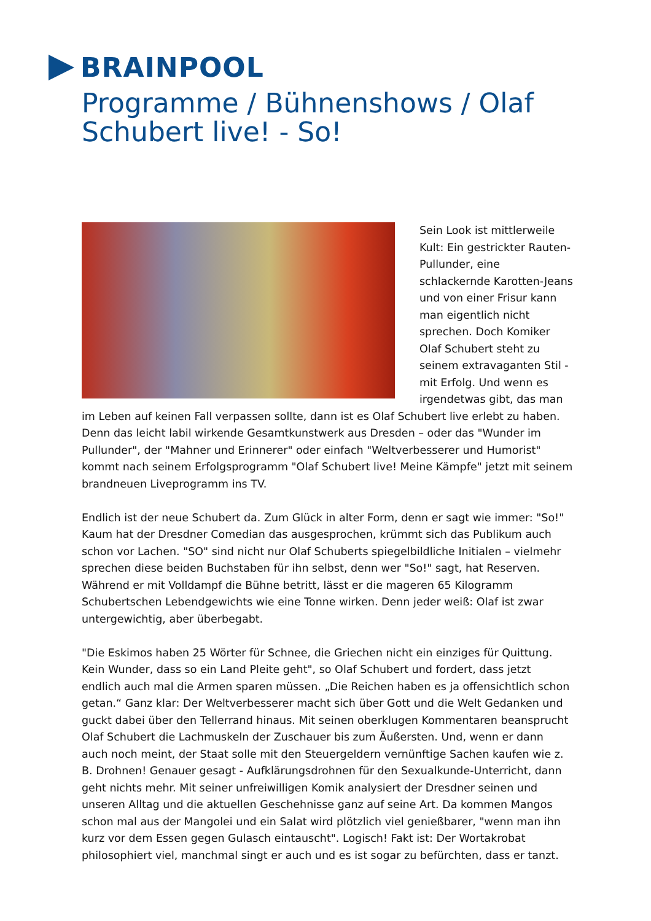BRAINPOOL
Programme / Bühnenshows / Olaf Schubert live! - So!
Sein Look ist mittlerweile Kult: Ein gestrickter Rauten-Pullunder, eine schlackernde Karotten-Jeans und von einer Frisur kann man eigentlich nicht sprechen. Doch Komiker Olaf Schubert steht zu seinem extravaganten Stil - mit Erfolg. Und wenn es irgendetwas gibt, das man im Leben auf keinen Fall verpassen sollte, dann ist es Olaf Schubert live erlebt zu haben. Denn das leicht labil wirkende Gesamtkunstwerk aus Dresden – oder das "Wunder im Pullunder", der "Mahner und Erinnerer" oder einfach "Weltverbesserer und Humorist" kommt nach seinem Erfolgsprogramm "Olaf Schubert live! Meine Kämpfe" jetzt mit seinem brandneuen Liveprogramm ins TV.
Endlich ist der neue Schubert da. Zum Glück in alter Form, denn er sagt wie immer: "So!" Kaum hat der Dresdner Comedian das ausgesprochen, krümmt sich das Publikum auch schon vor Lachen. "SO" sind nicht nur Olaf Schuberts spiegelbildliche Initialen – vielmehr sprechen diese beiden Buchstaben für ihn selbst, denn wer "So!" sagt, hat Reserven. Während er mit Volldampf die Bühne betritt, lässt er die mageren 65 Kilogramm Schubertschen Lebendgewichts wie eine Tonne wirken. Denn jeder weiß: Olaf ist zwar untergewichtig, aber überbegabt.
"Die Eskimos haben 25 Wörter für Schnee, die Griechen nicht ein einziges für Quittung. Kein Wunder, dass so ein Land Pleite geht", so Olaf Schubert und fordert, dass jetzt endlich auch mal die Armen sparen müssen. „Die Reichen haben es ja offensichtlich schon getan.“ Ganz klar: Der Weltverbesserer macht sich über Gott und die Welt Gedanken und guckt dabei über den Tellerrand hinaus. Mit seinen oberklugen Kommentaren beansprucht Olaf Schubert die Lachmuskeln der Zuschauer bis zum Äußersten. Und, wenn er dann auch noch meint, der Staat solle mit den Steuergeldern vernünftige Sachen kaufen wie z. B. Drohnen! Genauer gesagt - Aufklärungsdrohnen für den Sexualkunde-Unterricht, dann geht nichts mehr. Mit seiner unfreiwilligen Komik analysiert der Dresdner seinen und unseren Alltag und die aktuellen Geschehnisse ganz auf seine Art. Da kommen Mangos schon mal aus der Mangolei und ein Salat wird plötzlich viel genießbarer, "wenn man ihn kurz vor dem Essen gegen Gulasch eintauscht". Logisch! Fakt ist: Der Wortakrobat philosophiert viel, manchmal singt er auch und es ist sogar zu befürchten, dass er tanzt.